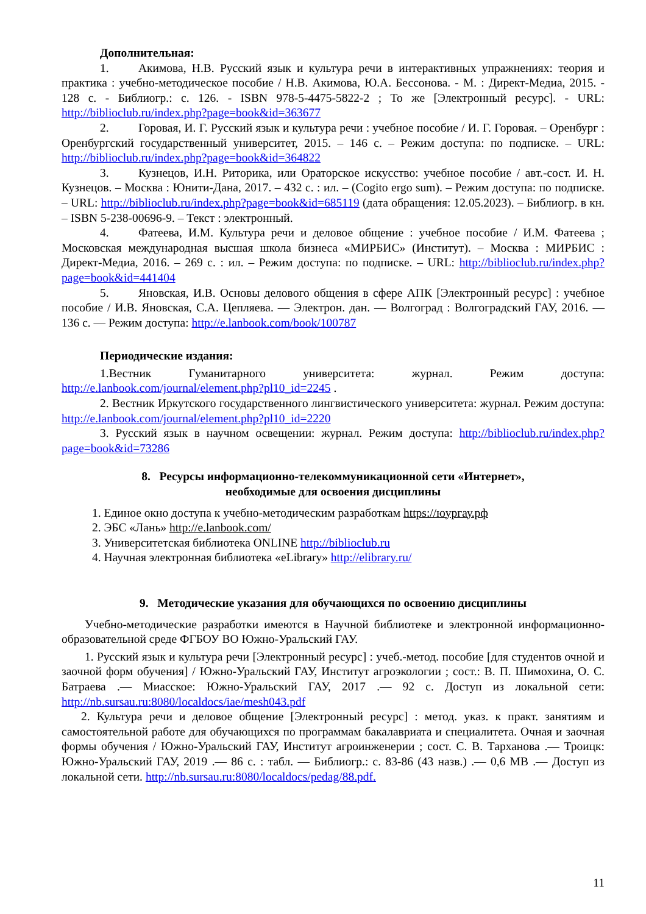Дополнительная:
1. Акимова, Н.В. Русский язык и культура речи в интерактивных упражнениях: теория и практика : учебно-методическое пособие / Н.В. Акимова, Ю.А. Бессонова. - М. : Директ-Медиа, 2015. - 128 с. - Библиогр.: с. 126. - ISBN 978-5-4475-5822-2 ; То же [Электронный ресурс]. - URL: http://biblioclub.ru/index.php?page=book&id=363677
2. Горовая, И. Г. Русский язык и культура речи : учебное пособие / И. Г. Горовая. – Оренбург : Оренбургский государственный университет, 2015. – 146 с. – Режим доступа: по подписке. – URL: http://biblioclub.ru/index.php?page=book&id=364822
3. Кузнецов, И.Н. Риторика, или Ораторское искусство: учебное пособие / авт.-сост. И. Н. Кузнецов. – Москва : Юнити-Дана, 2017. – 432 с. : ил. – (Cogito ergo sum). – Режим доступа: по подписке. – URL: http://biblioclub.ru/index.php?page=book&id=685119 (дата обращения: 12.05.2023). – Библиогр. в кн. – ISBN 5-238-00696-9. – Текст : электронный.
4. Фатеева, И.М. Культура речи и деловое общение : учебное пособие / И.М. Фатеева ; Московская международная высшая школа бизнеса «МИРБИС» (Институт). – Москва : МИРБИС : Директ-Медиа, 2016. – 269 с. : ил. – Режим доступа: по подписке. – URL: http://biblioclub.ru/index.php?page=book&id=441404
5. Яновская, И.В. Основы делового общения в сфере АПК [Электронный ресурс] : учебное пособие / И.В. Яновская, С.А. Цепляева. — Электрон. дан. — Волгоград : Волгоградский ГАУ, 2016. — 136 с. — Режим доступа: http://e.lanbook.com/book/100787
Периодические издания:
1.Вестник Гуманитарного университета: журнал. Режим доступа: http://e.lanbook.com/journal/element.php?pl10_id=2245 .
2. Вестник Иркутского государственного лингвистического университета: журнал. Режим доступа: http://e.lanbook.com/journal/element.php?pl10_id=2220
3. Русский язык в научном освещении: журнал. Режим доступа: http://biblioclub.ru/index.php?page=book&id=73286
8. Ресурсы информационно-телекоммуникационной сети «Интернет»,
необходимые для освоения дисциплины
1. Единое окно доступа к учебно-методическим разработкам https://юургау.рф
2. ЭБС «Лань» http://e.lanbook.com/
3. Университетская библиотека ONLINE http://biblioclub.ru
4. Научная электронная библиотека «eLibrary» http://elibrary.ru/
9. Методические указания для обучающихся по освоению дисциплины
Учебно-методические разработки имеются в Научной библиотеке и электронной информационно-образовательной среде ФГБОУ ВО Южно-Уральский ГАУ.
1. Русский язык и культура речи [Электронный ресурс] : учеб.-метод. пособие [для студентов очной и заочной форм обучения] / Южно-Уральский ГАУ, Институт агроэкологии ; сост.: В. П. Шимохина, О. С. Батраева .— Миасское: Южно-Уральский ГАУ, 2017 .— 92 с. Доступ из локальной сети: http://nb.sursau.ru:8080/localdocs/iae/mesh043.pdf
2. Культура речи и деловое общение [Электронный ресурс] : метод. указ. к практ. занятиям и самостоятельной работе для обучающихся по программам бакалавриата и специалитета. Очная и заочная формы обучения / Южно-Уральский ГАУ, Институт агроинженерии ; сост. С. В. Тарханова .— Троицк: Южно-Уральский ГАУ, 2019 .— 86 с. : табл. — Библиогр.: с. 83-86 (43 назв.) .— 0,6 MB .— Доступ из локальной сети. http://nb.sursau.ru:8080/localdocs/pedag/88.pdf.
11